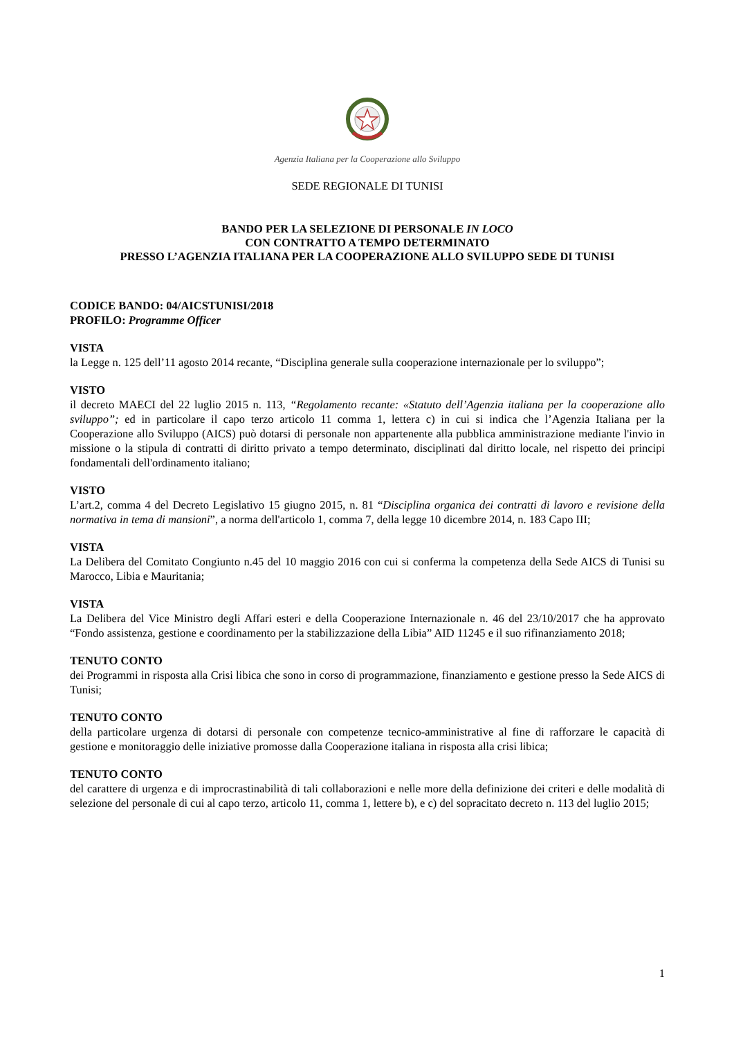Agenzia Italiana per la Cooperazione allo Sviluppo
SEDE REGIONALE DI TUNISI
BANDO PER LA SELEZIONE DI PERSONALE IN LOCO
CON CONTRATTO A TEMPO DETERMINATO
PRESSO L’AGENZIA ITALIANA PER LA COOPERAZIONE ALLO SVILUPPO SEDE DI TUNISI
CODICE BANDO: 04/AICSTUNISI/2018
PROFILO: Programme Officer
VISTA
la Legge n. 125 dell’11 agosto 2014 recante, “Disciplina generale sulla cooperazione internazionale per lo sviluppo”;
VISTO
il decreto MAECI del 22 luglio 2015 n. 113, “Regolamento recante: «Statuto dell’Agenzia italiana per la cooperazione allo sviluppo”; ed in particolare il capo terzo articolo 11 comma 1, lettera c) in cui si indica che l’Agenzia Italiana per la Cooperazione allo Sviluppo (AICS) può dotarsi di personale non appartenente alla pubblica amministrazione mediante l'invio in missione o la stipula di contratti di diritto privato a tempo determinato, disciplinati dal diritto locale, nel rispetto dei principi fondamentali dell'ordinamento italiano;
VISTO
L’art.2, comma 4 del Decreto Legislativo 15 giugno 2015, n. 81 “Disciplina organica dei contratti di lavoro e revisione della normativa in tema di mansioni”, a norma dell'articolo 1, comma 7, della legge 10 dicembre 2014, n. 183 Capo III;
VISTA
La Delibera del Comitato Congiunto n.45 del 10 maggio 2016 con cui si conferma la competenza della Sede AICS di Tunisi su Marocco, Libia e Mauritania;
VISTA
La Delibera del Vice Ministro degli Affari esteri e della Cooperazione Internazionale n. 46 del 23/10/2017 che ha approvato “Fondo assistenza, gestione e coordinamento per la stabilizzazione della Libia” AID 11245 e il suo rifinanziamento 2018;
TENUTO CONTO
dei Programmi in risposta alla Crisi libica che sono in corso di programmazione, finanziamento e gestione presso la Sede AICS di Tunisi;
TENUTO CONTO
della particolare urgenza di dotarsi di personale con competenze tecnico-amministrative al fine di rafforzare le capacità di gestione e monitoraggio delle iniziative promosse dalla Cooperazione italiana in risposta alla crisi libica;
TENUTO CONTO
del carattere di urgenza e di improcrastinabilità di tali collaborazioni e nelle more della definizione dei criteri e delle modalità di selezione del personale di cui al capo terzo, articolo 11, comma 1, lettere b), e c) del sopracitato decreto n. 113 del luglio 2015;
1